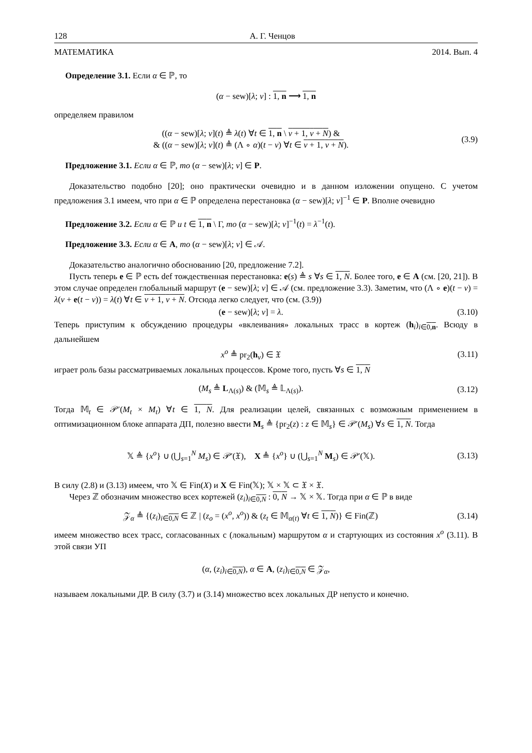128 А. Г. Ченцов
МАТЕМАТИКА 2014. Вып. 4
Определение 3.1. Если α ∈ ℙ, то
(α − sew)[λ; ν] : 1, n ⟶ 1, n
определяем правилом
((α − sew)[λ; ν](t) ≜ λ(t) ∀t ∈ 1, n \ ν + 1, ν + N) &
& ((α − sew)[λ; ν](t) ≜ (Λ ∘ α)(t − ν) ∀t ∈ ν + 1, ν + N). (3.9)
Предложение 3.1. Если α ∈ ℙ, то (α − sew)[λ; ν] ∈ P.
Доказательство подобно [20]; оно практически очевидно и в данном изложении опущено. С учетом предложения 3.1 имеем, что при α ∈ ℙ определена перестановка (α − sew)[λ; ν]<sup>−1</sup> ∈ P. Вполне очевидно
Предложение 3.2. Если α ∈ ℙ и t ∈ 1, n \ Γ, то (α − sew)[λ; ν]<sup>−1</sup>(t) = λ<sup>−1</sup>(t).
Предложение 3.3. Если α ∈ A, то (α − sew)[λ; ν] ∈ 𝒜.
Доказательство аналогично обоснованию [20, предложение 7.2].
Пусть теперь e ∈ ℙ есть def тождественная перестановка: e(s) ≜ s ∀s ∈ 1, N. Более того, e ∈ A (см. [20, 21]). В этом случае определен глобальный маршрут (e − sew)[λ; ν] ∈ 𝒜 (см. предложение 3.3). Заметим, что (Λ ∘ e)(t − ν) = λ(ν + e(t − ν)) = λ(t) ∀t ∈ ν + 1, ν + N. Отсюда легко следует, что (см. (3.9))
(e − sew)[λ; ν] = λ. (3.10)
Теперь приступим к обсуждению процедуры «вклеивания» локальных трасс в кортеж (h<sub>i</sub>)<sub>i∈0,n</sub>. Всюду в дальнейшем
x<sup>o</sup> ≜ pr<sub>2</sub>(h<sub>ν</sub>) ∈ 𝔛 (3.11)
играет роль базы рассматриваемых локальных процессов. Кроме того, пусть ∀s ∈ 1, N
(M<sub>s</sub> ≜ L<sub>Λ(s)</sub>) & (𝕄<sub>s</sub> ≜ 𝕃<sub>Λ(s)</sub>). (3.12)
Тогда 𝕄<sub>t</sub> ∈ 𝒫′(M<sub>t</sub> × M<sub>t</sub>) ∀t ∈ 1, N. Для реализации целей, связанных с возможным применением в оптимизационном блоке аппарата ДП, полезно ввести M<sub>s</sub> ≜ {pr<sub>2</sub>(z) : z ∈ 𝕄<sub>s</sub>} ∈ 𝒫′(M<sub>s</sub>) ∀s ∈ 1, N. Тогда
𝕏 ≜ {x<sup>o</sup>} ∪ (⋃<sub>s=1</sub><sup>N</sup> M<sub>s</sub>) ∈ 𝒫′(𝔛), X ≜ {x<sup>o</sup>} ∪ (⋃<sub>s=1</sub><sup>N</sup> M<sub>s</sub>) ∈ 𝒫′(𝕏). (3.13)
В силу (2.8) и (3.13) имеем, что 𝕏 ∈ Fin(X) и X ∈ Fin(𝕏); 𝕏 × 𝕏 ⊂ 𝔛 × 𝔛.
Через ℤ обозначим множество всех кортежей (z<sub>i</sub>)<sub>i∈0,N</sub> : 0, N → 𝕏 × 𝕏. Тогда при α ∈ ℙ в виде
𝒵<sub>α</sub> ≜ {(z<sub>i</sub>)<sub>i∈0,N</sub> ∈ ℤ | (z<sub>o</sub> = (x<sup>o</sup>, x<sup>o</sup>)) & (z<sub>t</sub> ∈ 𝕄<sub>α(t)</sub> ∀t ∈ 1, N)} ∈ Fin(ℤ) (3.14)
имеем множество всех трасс, согласованных с (локальным) маршрутом α и стартующих из состояния x<sup>o</sup> (3.11). В этой связи УП
(α, (z<sub>i</sub>)<sub>i∈0,N</sub>), α ∈ A, (z<sub>i</sub>)<sub>i∈0,N</sub> ∈ 𝒵<sub>α</sub>,
называем локальными ДР. В силу (3.7) и (3.14) множество всех локальных ДР непусто и конечно.